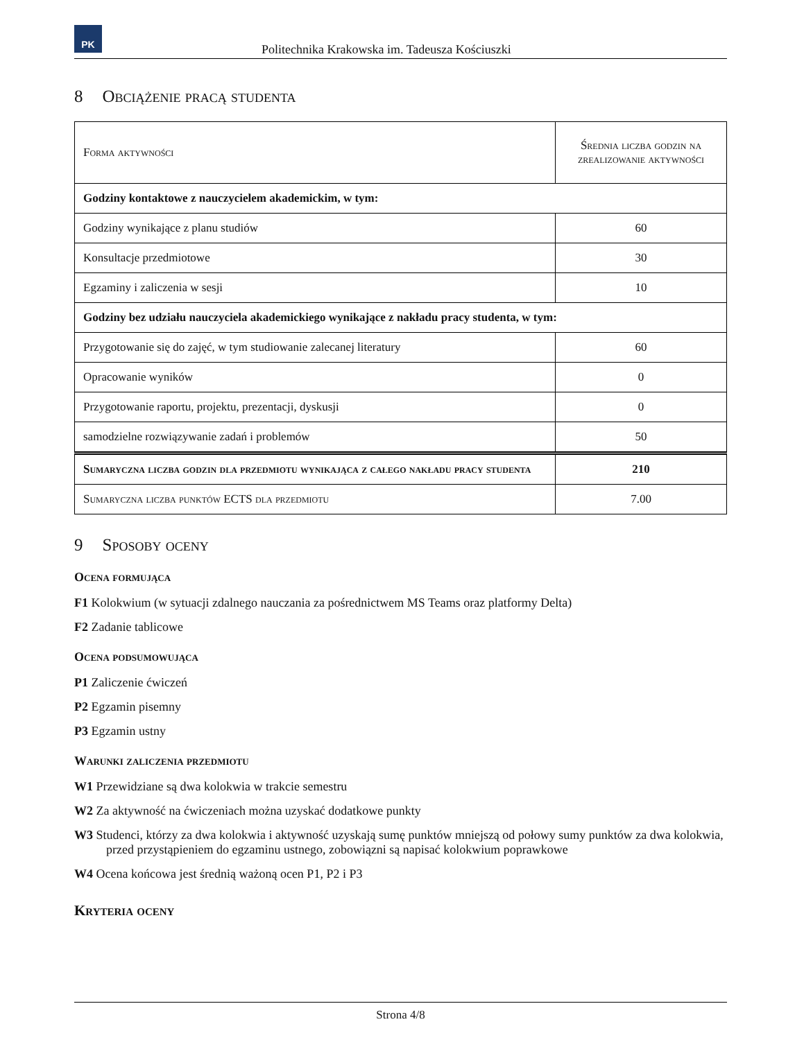PK
Politechnika Krakowska im. Tadeusza Kościuszki
8 Obciążenie pracą studenta
| Forma aktywności | Średnia liczba godzin na zrealizowanie aktywności |
| Godziny kontaktowe z nauczycielem akademickim, w tym: | |
| Godziny wynikające z planu studiów | 60 |
| Konsultacje przedmiotowe | 30 |
| Egzaminy i zaliczenia w sesji | 10 |
| Godziny bez udziału nauczyciela akademickiego wynikające z nakładu pracy studenta, w tym: | |
| Przygotowanie się do zajęć, w tym studiowanie zalecanej literatury | 60 |
| Opracowanie wyników | 0 |
| Przygotowanie raportu, projektu, prezentacji, dyskusji | 0 |
| samodzielne rozwiązywanie zadań i problemów | 50 |
| Sumaryczna liczba godzin dla przedmiotu wynikająca z całego nakładu pracy studenta | 210 |
| Sumaryczna liczba punktów ECTS dla przedmiotu | 7.00 |
9 Sposoby oceny
Ocena formująca
F1 Kolokwium (w sytuacji zdalnego nauczania za pośrednictwem MS Teams oraz platformy Delta)
F2 Zadanie tablicowe
Ocena podsumowująca
P1 Zaliczenie ćwiczeń
P2 Egzamin pisemny
P3 Egzamin ustny
Warunki zaliczenia przedmiotu
W1 Przewidziane są dwa kolokwia w trakcie semestru
W2 Za aktywność na ćwiczeniach można uzyskać dodatkowe punkty
W3 Studenci, którzy za dwa kolokwia i aktywność uzyskają sumę punktów mniejszą od połowy sumy punktów za dwa kolokwia, przed przystąpieniem do egzaminu ustnego, zobowiązni są napisać kolokwium poprawkowe
W4 Ocena końcowa jest średnią ważoną ocen P1, P2 i P3
Kryteria oceny
Strona 4/8